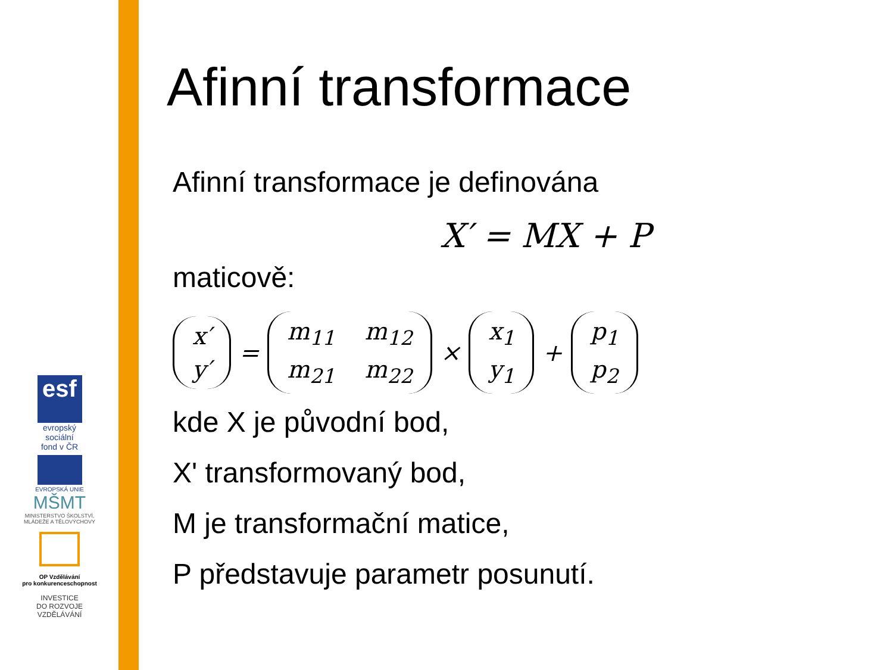esf
evropský
sociální
fond v ČR
EVROPSKÁ UNIE
MŠMT
MINISTERSTVO ŠKOLSTVÍ, MLÁDEŽE A TĚLOVÝCHOVY
OP Vzdělávání
pro konkurenceschopnost
INVESTICE
DO ROZVOJE
VZDĚLÁVÁNÍ
Afinní transformace
Afinní transformace je definována
X′ = MX + P
maticově:
x′ y′ = m<sub>11</sub> m<sub>12</sub> m<sub>21</sub> m<sub>22</sub> × x<sub>1</sub> y<sub>1</sub> + p<sub>1</sub> p<sub>2</sub>
kde X je původní bod,
X' transformovaný bod,
M je transformační matice,
P představuje parametr posunutí.